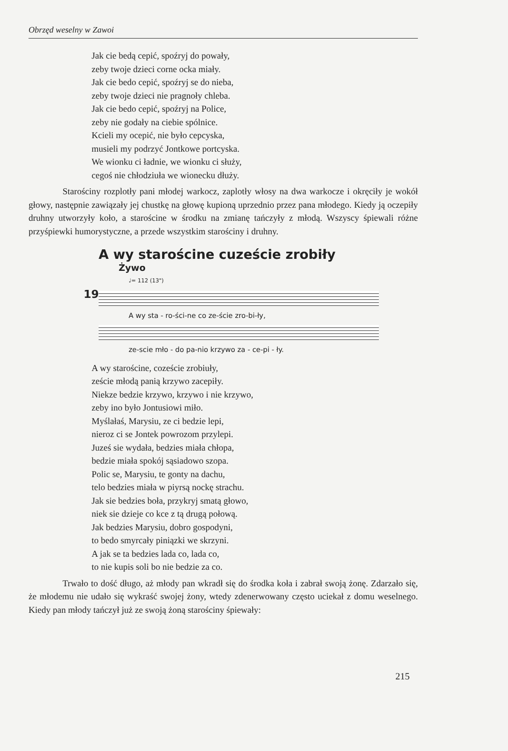Obrzęd weselny w Zawoi
Jak cie bedą cepić, spoźryj do powały,
zeby twoje dzieci corne ocka miały.
Jak cie bedo cepić, spoźryj se do nieba,
zeby twoje dzieci nie pragnoły chleba.
Jak cie bedo cepić, spoźryj na Police,
zeby nie godały na ciebie spólnice.
Kcieli my ocepić, nie było cepcyska,
musieli my podrzyć Jontkowe portcyska.
We wionku ci ładnie, we wionku ci służy,
cegoś nie chłodziuła we wionecku dłuży.
Starościny rozplotły pani młodej warkocz, zaplotły włosy na dwa warkocze i okręciły je wokół głowy, następnie zawiązały jej chustkę na głowę kupioną uprzednio przez pana młodego. Kiedy ją oczepiły druhny utworzyły koło, a starościne w środku na zmianę tańczyły z młodą. Wszyscy śpiewali różne przyśpiewki humorystyczne, a przede wszystkim starościny i druhny.
A wy starościne cuzeście zrobiły
Żywo
♩= 112 (13")
19
A wy sta - ro-ści-ne co ze-ście zro-bi-ły,
ze-scie mło - do pa-nio krzywo za - ce-pi - ły.
A wy starościne, cozeście zrobiuły,
zeście młodą panią krzywo zacepiły.
Niekze bedzie krzywo, krzywo i nie krzywo,
zeby ino było Jontusiowi miło.
Myślałaś, Marysiu, ze ci bedzie lepi,
nieroz ci se Jontek powrozom przylepi.
Juześ sie wydała, bedzies miała chłopa,
bedzie miała spokój sąsiadowo szopa.
Polic se, Marysiu, te gonty na dachu,
telo bedzies miała w piyrsą nockę strachu.
Jak sie bedzies boła, przykryj smatą głowo,
niek sie dzieje co kce z tą drugą połową.
Jak bedzies Marysiu, dobro gospodyni,
to bedo smyrcały piniązki we skrzyni.
A jak se ta bedzies lada co, lada co,
to nie kupis soli bo nie bedzie za co.
Trwało to dość długo, aż młody pan wkradł się do środka koła i zabrał swoją żonę. Zdarzało się, że młodemu nie udało się wykraść swojej żony, wtedy zdenerwowany często uciekał z domu weselnego. Kiedy pan młody tańczył już ze swoją żoną starościny śpiewały:
215